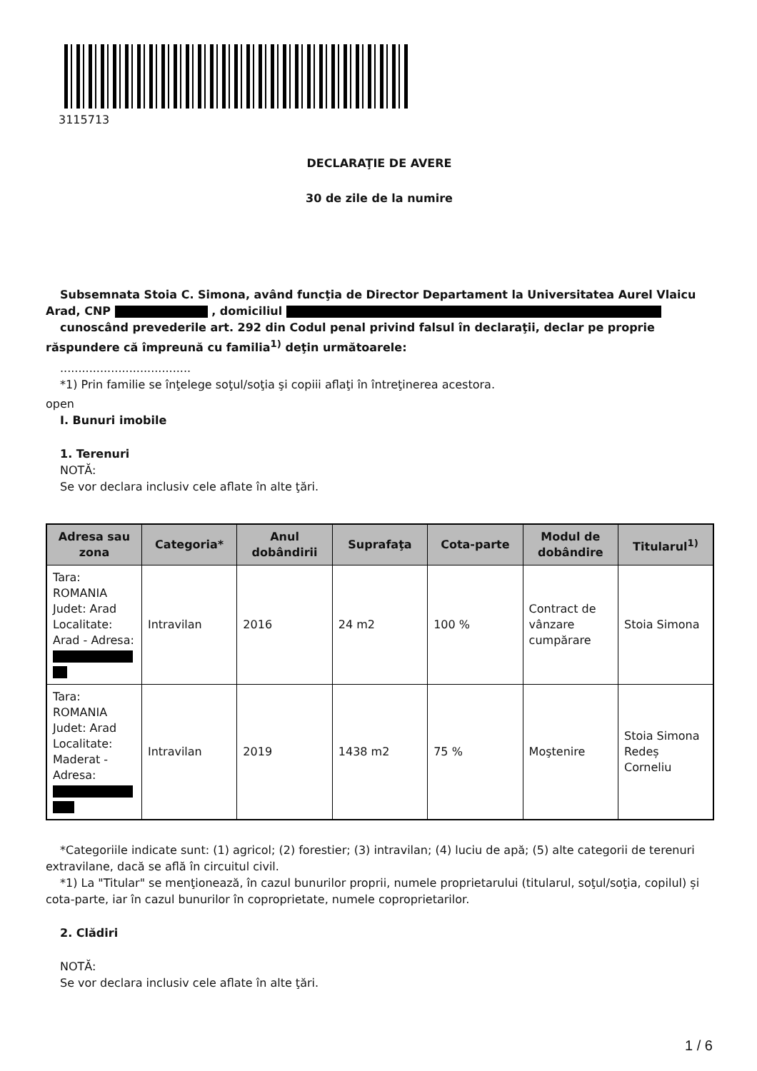3115713
DECLARAŢIE DE AVERE
30 de zile de la numire
Subsemnata Stoia C. Simona, având funcţia de Director Departament la Universitatea Aurel Vlaicu Arad, CNP , domiciliul
cunoscând prevederile art. 292 din Codul penal privind falsul în declaraţii, declar pe proprie răspundere că împreună cu familia<sup>1)</sup> deţin următoarele:
....................................
*1) Prin familie se înţelege soţul/soţia şi copiii aflaţi în întreţinerea acestora.
open
I. Bunuri imobile
1. Terenuri
NOTĂ:
Se vor declara inclusiv cele aflate în alte ţări.
| Adresa sau zona | Categoria* | Anul dobândirii | Suprafaţa | Cota-parte | Modul de dobândire | Titularul<sup>1)</sup> |
| --- | --- | --- | --- | --- | --- | --- |
| Tara: ROMANIA Judet: Arad Localitate: Arad - Adresa: | Intravilan | 2016 | 24 m2 | 100 % | Contract de vânzare cumpărare | Stoia Simona |
| Tara: ROMANIA Judet: Arad Localitate: Maderat - Adresa: | Intravilan | 2019 | 1438 m2 | 75 % | Moştenire | Stoia Simona Redeș Corneliu |
*Categoriile indicate sunt: (1) agricol; (2) forestier; (3) intravilan; (4) luciu de apă; (5) alte categorii de terenuri extravilane, dacă se află în circuitul civil.
*1) La "Titular" se menţionează, în cazul bunurilor proprii, numele proprietarului (titularul, soţul/soţia, copilul) și cota-parte, iar în cazul bunurilor în coproprietate, numele coproprietarilor.
2. Clădiri
NOTĂ:
Se vor declara inclusiv cele aflate în alte ţări.
1 / 6